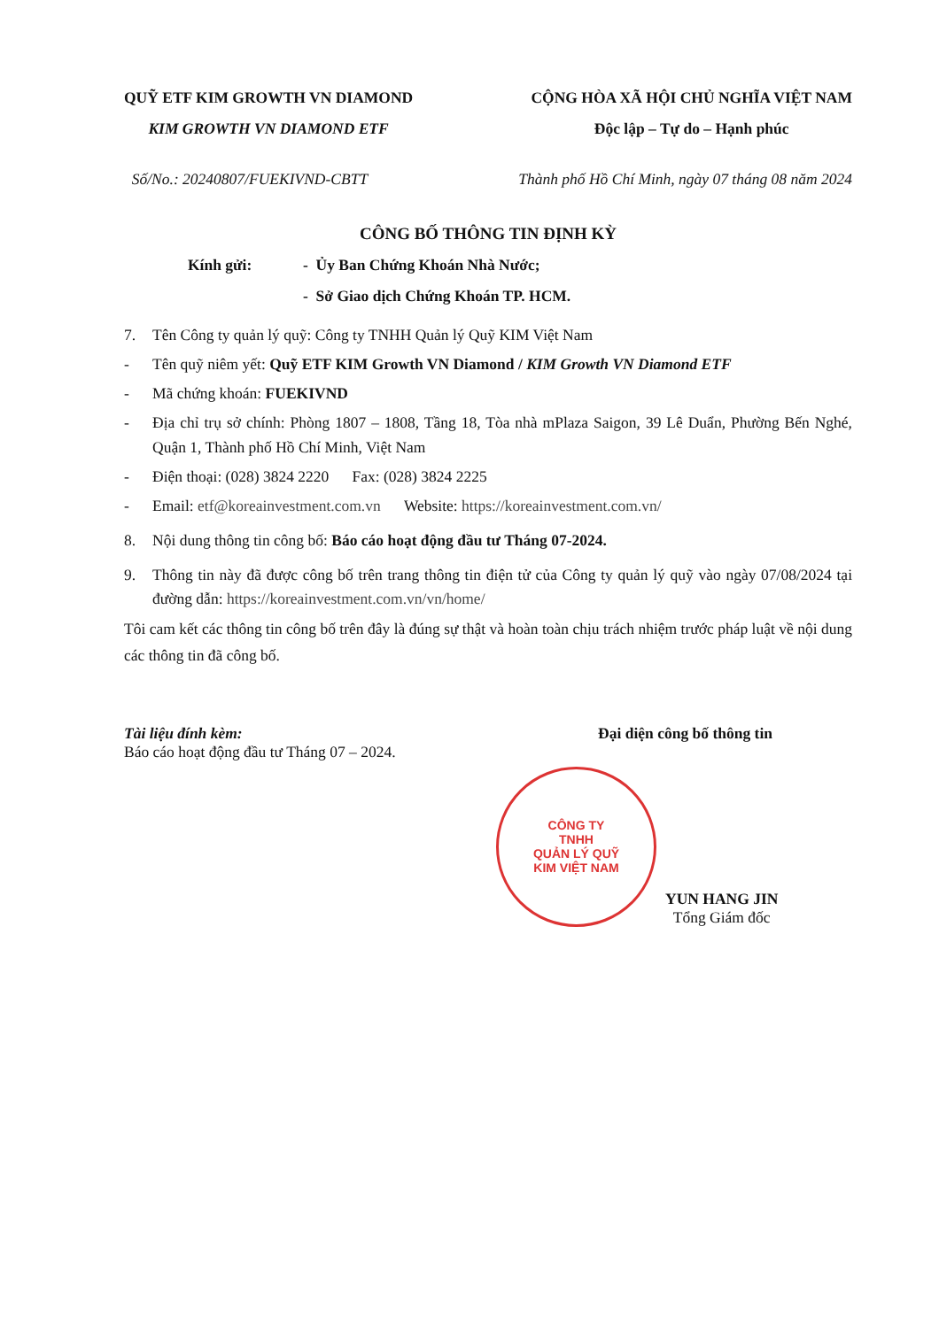QUỸ ETF KIM GROWTH VN DIAMOND
KIM GROWTH VN DIAMOND ETF
CỘNG HÒA XÃ HỘI CHỦ NGHĨA VIỆT NAM
Độc lập – Tự do – Hạnh phúc
Số/No.: 20240807/FUEKIVND-CBTT Thành phố Hồ Chí Minh, ngày 07 tháng 08 năm 2024
CÔNG BỐ THÔNG TIN ĐỊNH KỲ
Kính gửi: - Ủy Ban Chứng Khoán Nhà Nước;
- Sở Giao dịch Chứng Khoán TP. HCM.
7. Tên Công ty quản lý quỹ: Công ty TNHH Quản lý Quỹ KIM Việt Nam
- Tên quỹ niêm yết: Quỹ ETF KIM Growth VN Diamond / KIM Growth VN Diamond ETF
- Mã chứng khoán: FUEKIVND
- Địa chỉ trụ sở chính: Phòng 1807 – 1808, Tầng 18, Tòa nhà mPlaza Saigon, 39 Lê Duẩn, Phường Bến Nghé, Quận 1, Thành phố Hồ Chí Minh, Việt Nam
- Điện thoại: (028) 3824 2220 Fax: (028) 3824 2225
- Email: etf@koreainvestment.com.vn Website: https://koreainvestment.com.vn/
8. Nội dung thông tin công bố: Báo cáo hoạt động đầu tư Tháng 07-2024.
9. Thông tin này đã được công bố trên trang thông tin điện tử của Công ty quản lý quỹ vào ngày 07/08/2024 tại đường dẫn: https://koreainvestment.com.vn/vn/home/
Tôi cam kết các thông tin công bố trên đây là đúng sự thật và hoàn toàn chịu trách nhiệm trước pháp luật về nội dung các thông tin đã công bố.
Tài liệu đính kèm:
Báo cáo hoạt động đầu tư Tháng 07 – 2024.
Đại diện công bố thông tin
CÔNG TY
TNHH
QUẢN LÝ QUỸ
KIM VIỆT NAM
YUN HANG JIN
Tổng Giám đốc